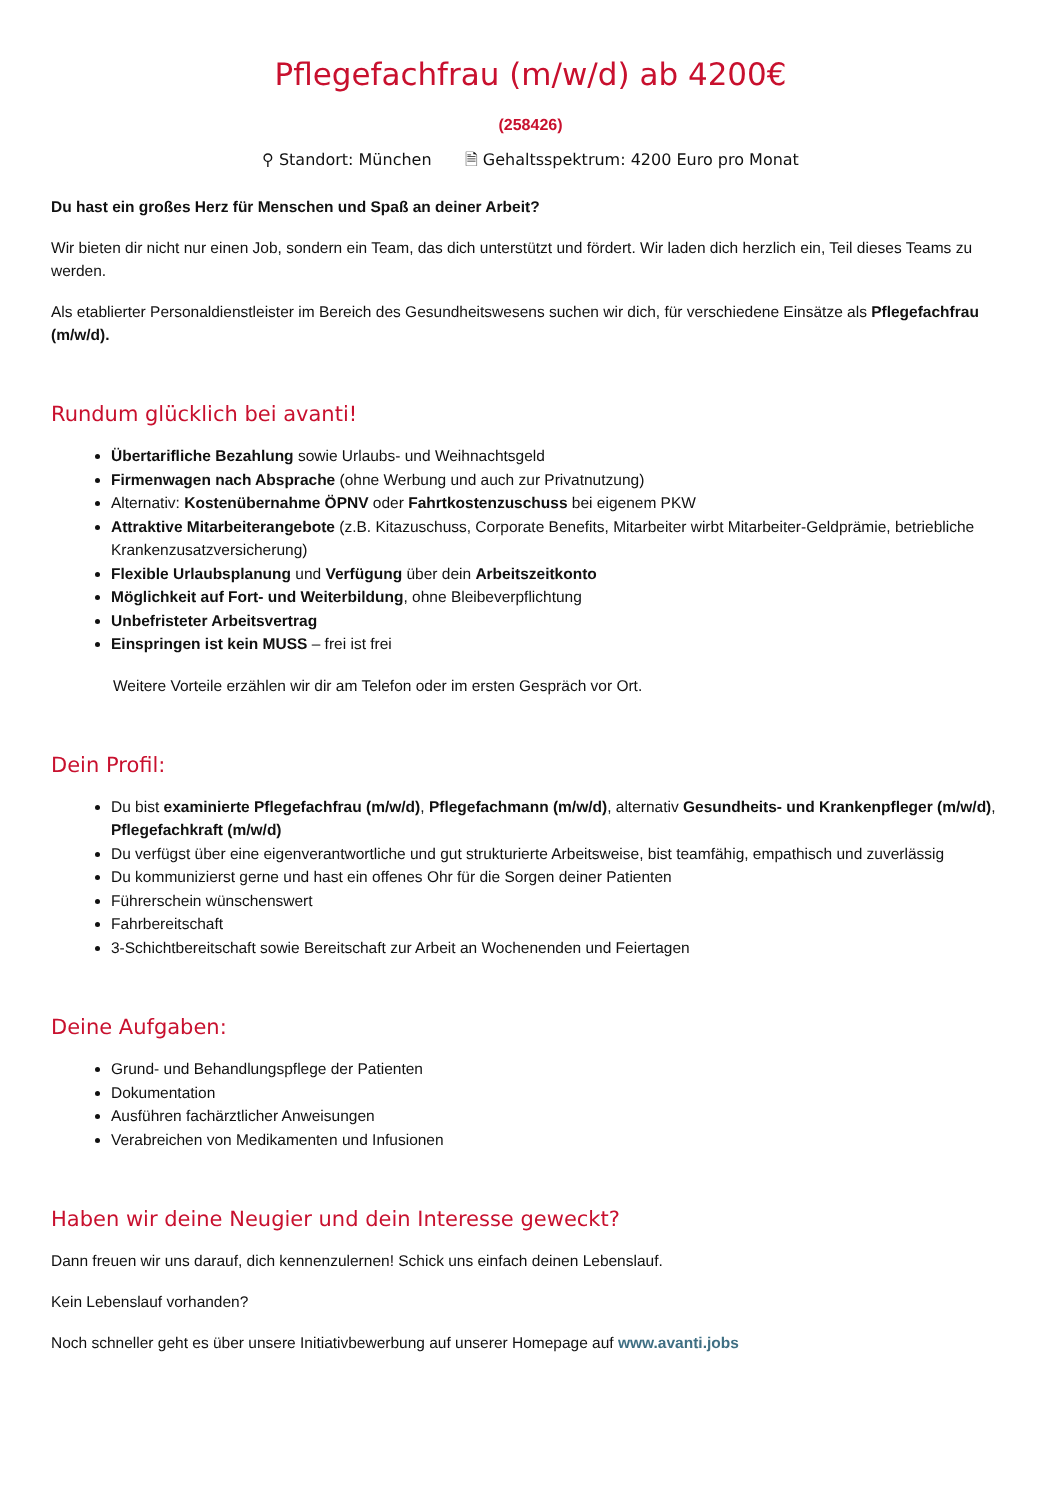Pflegefachfrau (m/w/d) ab 4200€
(258426)
⚲ Standort: München 🗎 Gehaltsspektrum: 4200 Euro pro Monat
Du hast ein großes Herz für Menschen und Spaß an deiner Arbeit?
Wir bieten dir nicht nur einen Job, sondern ein Team, das dich unterstützt und fördert. Wir laden dich herzlich ein, Teil dieses Teams zu werden.
Als etablierter Personaldienstleister im Bereich des Gesundheitswesens suchen wir dich, für verschiedene Einsätze als Pflegefachfrau (m/w/d).
Rundum glücklich bei avanti!
Übertarifliche Bezahlung sowie Urlaubs- und Weihnachtsgeld
Firmenwagen nach Absprache (ohne Werbung und auch zur Privatnutzung)
Alternativ: Kostenübernahme ÖPNV oder Fahrtkostenzuschuss bei eigenem PKW
Attraktive Mitarbeiterangebote (z.B. Kitazuschuss, Corporate Benefits, Mitarbeiter wirbt Mitarbeiter-Geldprämie, betriebliche Krankenzusatzversicherung)
Flexible Urlaubsplanung und Verfügung über dein Arbeitszeitkonto
Möglichkeit auf Fort- und Weiterbildung, ohne Bleibeverpflichtung
Unbefristeter Arbeitsvertrag
Einspringen ist kein MUSS – frei ist frei
Weitere Vorteile erzählen wir dir am Telefon oder im ersten Gespräch vor Ort.
Dein Profil:
Du bist examinierte Pflegefachfrau (m/w/d), Pflegefachmann (m/w/d), alternativ Gesundheits- und Krankenpfleger (m/w/d), Pflegefachkraft (m/w/d)
Du verfügst über eine eigenverantwortliche und gut strukturierte Arbeitsweise, bist teamfähig, empathisch und zuverlässig
Du kommunizierst gerne und hast ein offenes Ohr für die Sorgen deiner Patienten
Führerschein wünschenswert
Fahrbereitschaft
3-Schichtbereitschaft sowie Bereitschaft zur Arbeit an Wochenenden und Feiertagen
Deine Aufgaben:
Grund- und Behandlungspflege der Patienten
Dokumentation
Ausführen fachärztlicher Anweisungen
Verabreichen von Medikamenten und Infusionen
Haben wir deine Neugier und dein Interesse geweckt?
Dann freuen wir uns darauf, dich kennenzulernen! Schick uns einfach deinen Lebenslauf.
Kein Lebenslauf vorhanden?
Noch schneller geht es über unsere Initiativbewerbung auf unserer Homepage auf www.avanti.jobs